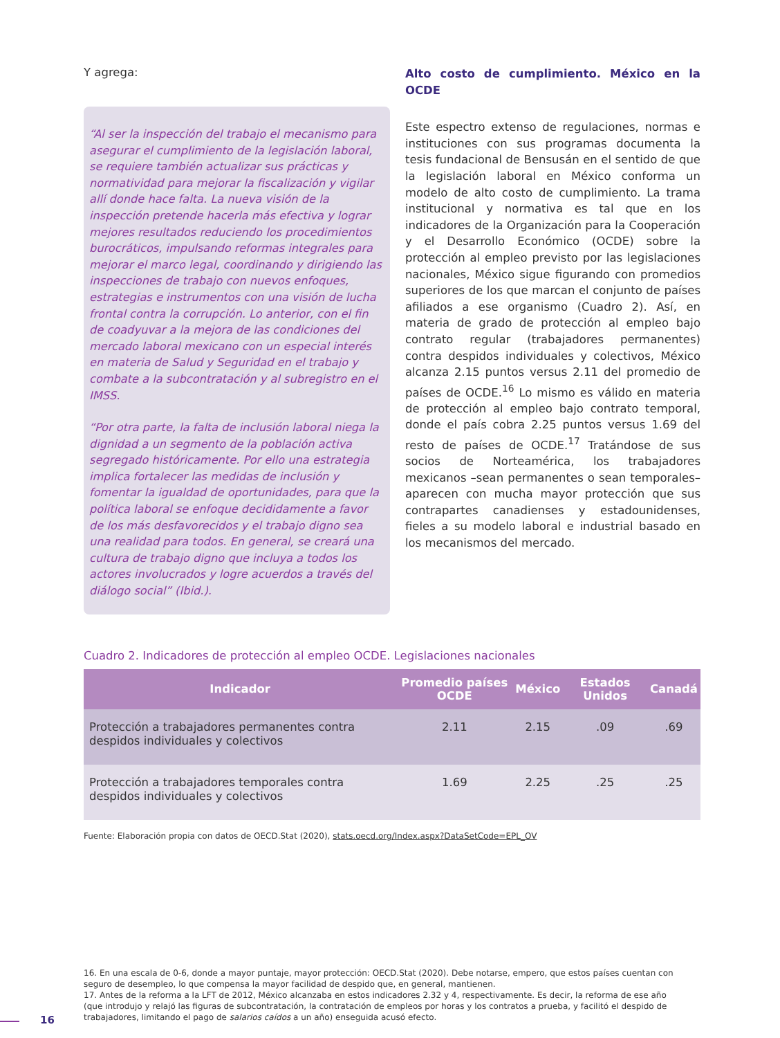Y agrega:
“Al ser la inspección del trabajo el mecanismo para asegurar el cumplimiento de la legislación laboral, se requiere también actualizar sus prácticas y normatividad para mejorar la fiscalización y vigilar allí donde hace falta. La nueva visión de la inspección pretende hacerla más efectiva y lograr mejores resultados reduciendo los procedimientos burocráticos, impulsando reformas integrales para mejorar el marco legal, coordinando y dirigiendo las inspecciones de trabajo con nuevos enfoques, estrategias e instrumentos con una visión de lucha frontal contra la corrupción. Lo anterior, con el fin de coadyuvar a la mejora de las condiciones del mercado laboral mexicano con un especial interés en materia de Salud y Seguridad en el trabajo y combate a la subcontratación y al subregistro en el IMSS.
“Por otra parte, la falta de inclusión laboral niega la dignidad a un segmento de la población activa segregado históricamente. Por ello una estrategia implica fortalecer las medidas de inclusión y fomentar la igualdad de oportunidades, para que la política laboral se enfoque decididamente a favor de los más desfavorecidos y el trabajo digno sea una realidad para todos. En general, se creará una cultura de trabajo digno que incluya a todos los actores involucrados y logre acuerdos a través del diálogo social” (Ibid.).
Alto costo de cumplimiento. México en la OCDE
Este espectro extenso de regulaciones, normas e instituciones con sus programas documenta la tesis fundacional de Bensusán en el sentido de que la legislación laboral en México conforma un modelo de alto costo de cumplimiento. La trama institucional y normativa es tal que en los indicadores de la Organización para la Cooperación y el Desarrollo Económico (OCDE) sobre la protección al empleo previsto por las legislaciones nacionales, México sigue figurando con promedios superiores de los que marcan el conjunto de países afiliados a ese organismo (Cuadro 2). Así, en materia de grado de protección al empleo bajo contrato regular (trabajadores permanentes) contra despidos individuales y colectivos, México alcanza 2.15 puntos versus 2.11 del promedio de países de OCDE.<sup>16</sup> Lo mismo es válido en materia de protección al empleo bajo contrato temporal, donde el país cobra 2.25 puntos versus 1.69 del resto de países de OCDE.<sup>17</sup> Tratándose de sus socios de Norteamérica, los trabajadores mexicanos –sean permanentes o sean temporales– aparecen con mucha mayor protección que sus contrapartes canadienses y estadounidenses, fieles a su modelo laboral e industrial basado en los mecanismos del mercado.
Cuadro 2. Indicadores de protección al empleo OCDE. Legislaciones nacionales
| Indicador | Promedio países OCDE | México | Estados Unidos | Canadá |
| --- | --- | --- | --- | --- |
| Protección a trabajadores permanentes contra despidos individuales y colectivos | 2.11 | 2.15 | .09 | .69 |
| Protección a trabajadores temporales contra despidos individuales y colectivos | 1.69 | 2.25 | .25 | .25 |
Fuente: Elaboración propia con datos de OECD.Stat (2020), stats.oecd.org/Index.aspx?DataSetCode=EPL_OV
16. En una escala de 0-6, donde a mayor puntaje, mayor protección: OECD.Stat (2020). Debe notarse, empero, que estos países cuentan con seguro de desempleo, lo que compensa la mayor facilidad de despido que, en general, mantienen.
17. Antes de la reforma a la LFT de 2012, México alcanzaba en estos indicadores 2.32 y 4, respectivamente. Es decir, la reforma de ese año (que introdujo y relajó las figuras de subcontratación, la contratación de empleos por horas y los contratos a prueba, y facilitó el despido de trabajadores, limitando el pago de salarios caídos a un año) enseguida acusó efecto.
16